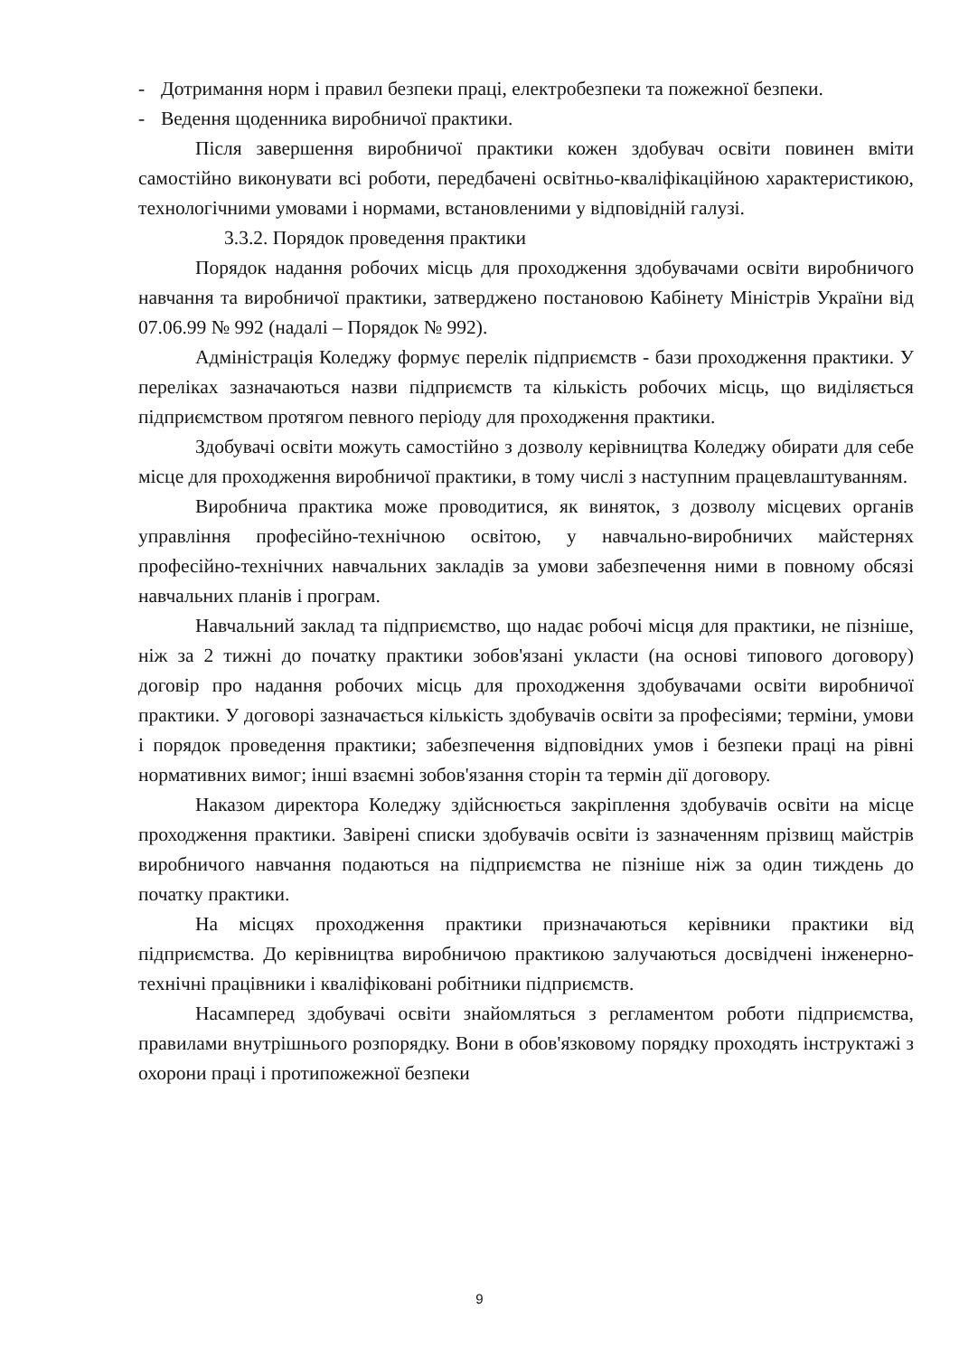- Дотримання норм і правил безпеки праці, електробезпеки та пожежної безпеки.
- Ведення щоденника виробничої практики.
Після завершення виробничої практики кожен здобувач освіти повинен вміти самостійно виконувати всі роботи, передбачені освітньо-кваліфікаційною характеристикою, технологічними умовами і нормами, встановленими у відповідній галузі.
3.3.2. Порядок проведення практики
Порядок надання робочих місць для проходження здобувачами освіти виробничого навчання та виробничої практики, затверджено постановою Кабінету Міністрів України від 07.06.99 № 992 (надалі – Порядок № 992).
Адміністрація Коледжу формує перелік підприємств - бази проходження практики. У переліках зазначаються назви підприємств та кількість робочих місць, що виділяється підприємством протягом певного періоду для проходження практики.
Здобувачі освіти можуть самостійно з дозволу керівництва Коледжу обирати для себе місце для проходження виробничої практики, в тому числі з наступним працевлаштуванням.
Виробнича практика може проводитися, як виняток, з дозволу місцевих органів управління професійно-технічною освітою, у навчально-виробничих майстернях професійно-технічних навчальних закладів за умови забезпечення ними в повному обсязі навчальних планів і програм.
Навчальний заклад та підприємство, що надає робочі місця для практики, не пізніше, ніж за 2 тижні до початку практики зобов'язані укласти (на основі типового договору) договір про надання робочих місць для проходження здобувачами освіти виробничої практики. У договорі зазначається кількість здобувачів освіти за професіями; терміни, умови і порядок проведення практики; забезпечення відповідних умов і безпеки праці на рівні нормативних вимог; інші взаємні зобов'язання сторін та термін дії договору.
Наказом директора Коледжу здійснюється закріплення здобувачів освіти на місце проходження практики. Завірені списки здобувачів освіти із зазначенням прізвищ майстрів виробничого навчання подаються на підприємства не пізніше ніж за один тиждень до початку практики.
На місцях проходження практики призначаються керівники практики від підприємства. До керівництва виробничою практикою залучаються досвідчені інженерно-технічні працівники і кваліфіковані робітники підприємств.
Насамперед здобувачі освіти знайомляться з регламентом роботи підприємства, правилами внутрішнього розпорядку. Вони в обов'язковому порядку проходять інструктажі з охорони праці і протипожежної безпеки
9